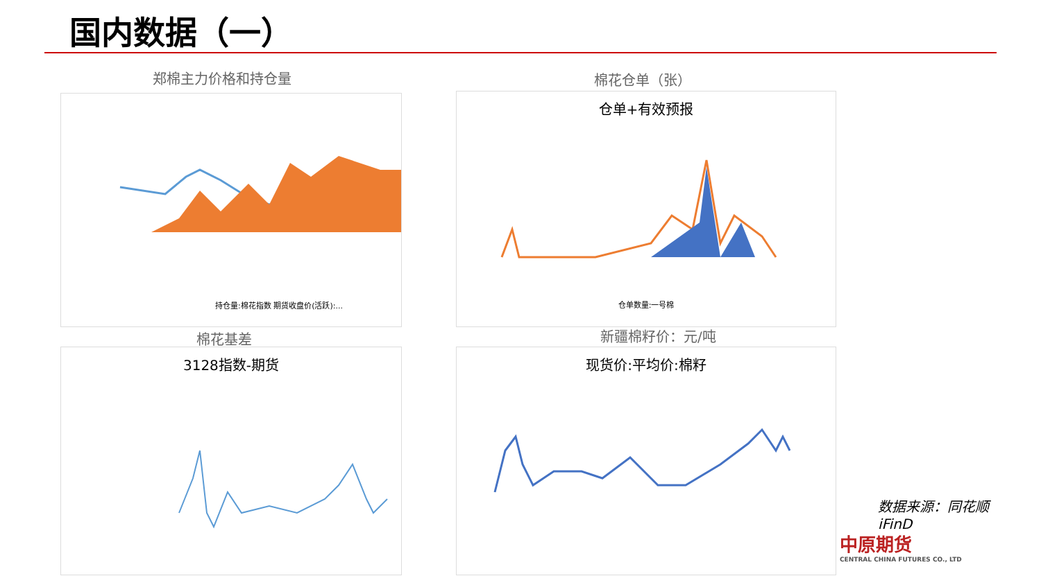国内数据（一）
郑棉主力价格和持仓量
持仓量:棉花指数 期货收盘价(活跃):...
棉花仓单（张）
仓单+有效预报
仓单数量:一号棉
棉花基差
3128指数-期货
新疆棉籽价：元/吨
现货价:平均价:棉籽
数据来源：同花顺iFinD
中原期货
CENTRAL CHINA FUTURES CO., LTD